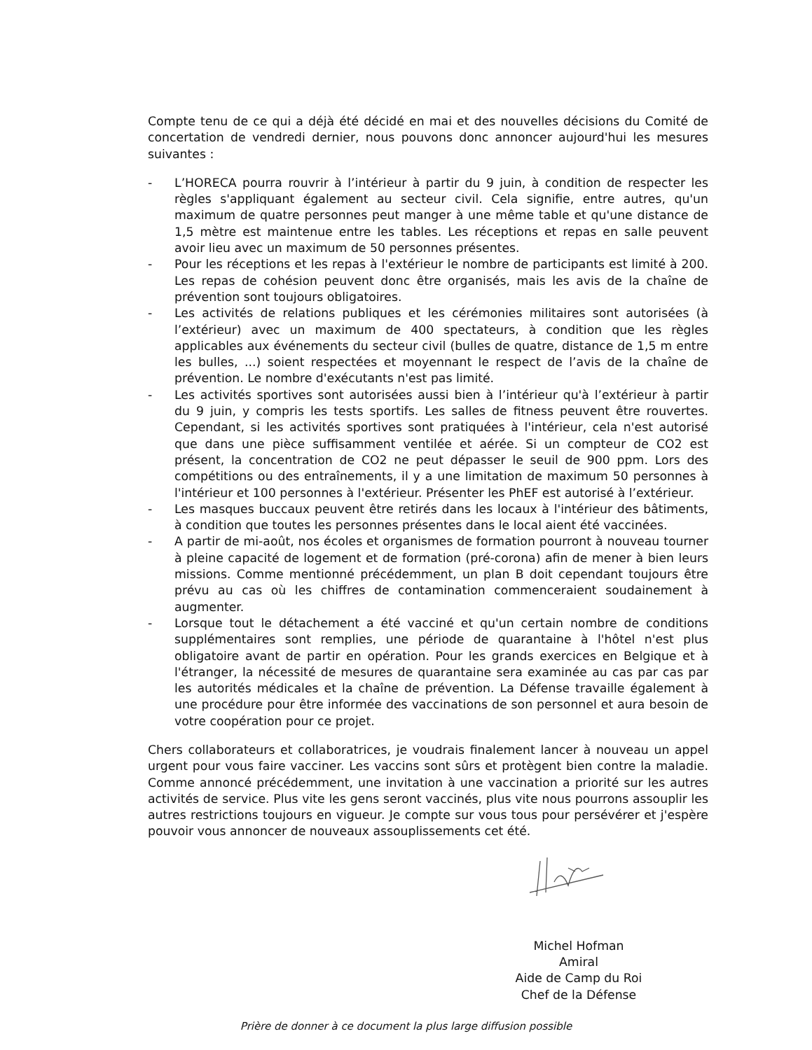Compte tenu de ce qui a déjà été décidé en mai et des nouvelles décisions du Comité de concertation de vendredi dernier, nous pouvons donc annoncer aujourd'hui les mesures suivantes :
- L’HORECA pourra rouvrir à l’intérieur à partir du 9 juin, à condition de respecter les règles s'appliquant également au secteur civil. Cela signifie, entre autres, qu'un maximum de quatre personnes peut manger à une même table et qu'une distance de 1,5 mètre est maintenue entre les tables. Les réceptions et repas en salle peuvent avoir lieu avec un maximum de 50 personnes présentes.
- Pour les réceptions et les repas à l'extérieur le nombre de participants est limité à 200. Les repas de cohésion peuvent donc être organisés, mais les avis de la chaîne de prévention sont toujours obligatoires.
- Les activités de relations publiques et les cérémonies militaires sont autorisées (à l’extérieur) avec un maximum de 400 spectateurs, à condition que les règles applicables aux événements du secteur civil (bulles de quatre, distance de 1,5 m entre les bulles, ...) soient respectées et moyennant le respect de l’avis de la chaîne de prévention. Le nombre d'exécutants n'est pas limité.
- Les activités sportives sont autorisées aussi bien à l’intérieur qu'à l’extérieur à partir du 9 juin, y compris les tests sportifs. Les salles de fitness peuvent être rouvertes. Cependant, si les activités sportives sont pratiquées à l'intérieur, cela n'est autorisé que dans une pièce suffisamment ventilée et aérée. Si un compteur de CO2 est présent, la concentration de CO2 ne peut dépasser le seuil de 900 ppm. Lors des compétitions ou des entraînements, il y a une limitation de maximum 50 personnes à l'intérieur et 100 personnes à l'extérieur. Présenter les PhEF est autorisé à l’extérieur.
- Les masques buccaux peuvent être retirés dans les locaux à l'intérieur des bâtiments, à condition que toutes les personnes présentes dans le local aient été vaccinées.
- A partir de mi-août, nos écoles et organismes de formation pourront à nouveau tourner à pleine capacité de logement et de formation (pré-corona) afin de mener à bien leurs missions. Comme mentionné précédemment, un plan B doit cependant toujours être prévu au cas où les chiffres de contamination commenceraient soudainement à augmenter.
- Lorsque tout le détachement a été vacciné et qu'un certain nombre de conditions supplémentaires sont remplies, une période de quarantaine à l'hôtel n'est plus obligatoire avant de partir en opération. Pour les grands exercices en Belgique et à l'étranger, la nécessité de mesures de quarantaine sera examinée au cas par cas par les autorités médicales et la chaîne de prévention. La Défense travaille également à une procédure pour être informée des vaccinations de son personnel et aura besoin de votre coopération pour ce projet.
Chers collaborateurs et collaboratrices, je voudrais finalement lancer à nouveau un appel urgent pour vous faire vacciner. Les vaccins sont sûrs et protègent bien contre la maladie. Comme annoncé précédemment, une invitation à une vaccination a priorité sur les autres activités de service. Plus vite les gens seront vaccinés, plus vite nous pourrons assouplir les autres restrictions toujours en vigueur. Je compte sur vous tous pour persévérer et j'espère pouvoir vous annoncer de nouveaux assouplissements cet été.
Michel Hofman
Amiral
Aide de Camp du Roi
Chef de la Défense
Prière de donner à ce document la plus large diffusion possible